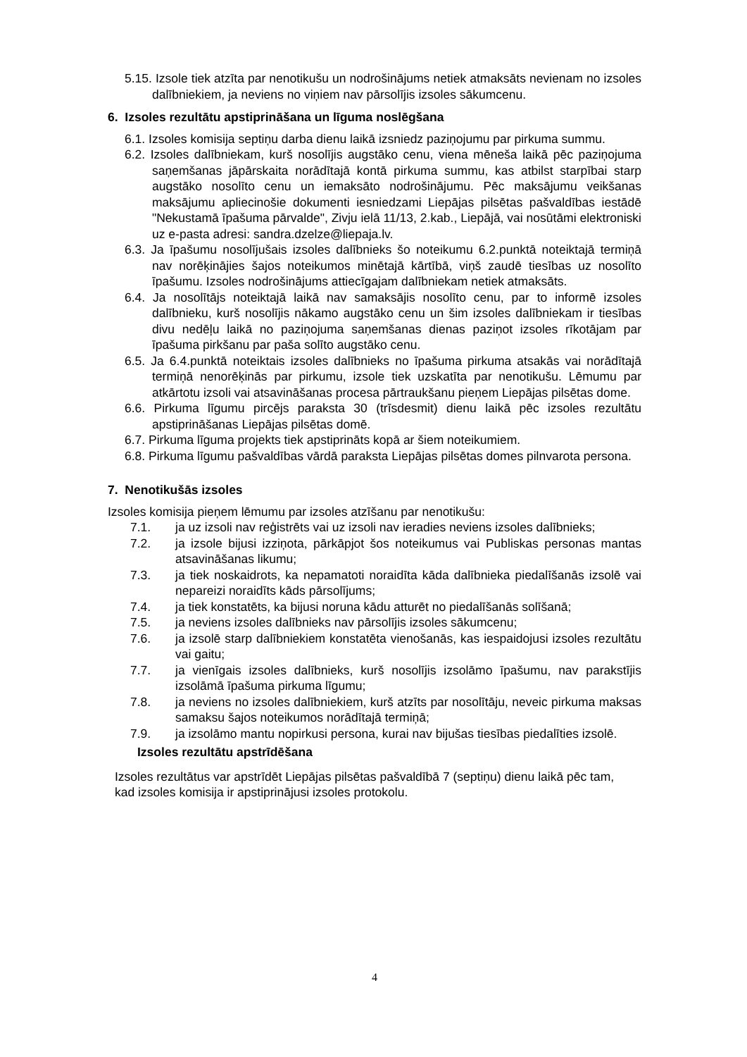5.15. Izsole tiek atzīta par nenotikušu un nodrošinājums netiek atmaksāts nevienam no izsoles dalībniekiem, ja neviens no viņiem nav pārsolījis izsoles sākumcenu.
6. Izsoles rezultātu apstiprināšana un līguma noslēgšana
6.1. Izsoles komisija septiņu darba dienu laikā izsniedz paziņojumu par pirkuma summu.
6.2. Izsoles dalībniekam, kurš nosolījis augstāko cenu, viena mēneša laikā pēc paziņojuma saņemšanas jāpārskaita norādītajā kontā pirkuma summu, kas atbilst starpībai starp augstāko nosolīto cenu un iemaksāto nodrošinājumu. Pēc maksājumu veikšanas maksājumu apliecinošie dokumenti iesniedzami Liepājas pilsētas pašvaldības iestādē "Nekustamā īpašuma pārvalde", Zivju ielā 11/13, 2.kab., Liepājā, vai nosūtāmi elektroniski uz e-pasta adresi: sandra.dzelze@liepaja.lv.
6.3. Ja īpašumu nosolījušais izsoles dalībnieks šo noteikumu 6.2.punktā noteiktajā termiņā nav norēķinājies šajos noteikumos minētajā kārtībā, viņš zaudē tiesības uz nosolīto īpašumu. Izsoles nodrošinājums attiecīgajam dalībniekam netiek atmaksāts.
6.4. Ja nosolītājs noteiktajā laikā nav samaksājis nosolīto cenu, par to informē izsoles dalībnieku, kurš nosolījis nākamo augstāko cenu un šim izsoles dalībniekam ir tiesības divu nedēļu laikā no paziņojuma saņemšanas dienas paziņot izsoles rīkotājam par īpašuma pirkšanu par paša solīto augstāko cenu.
6.5. Ja 6.4.punktā noteiktais izsoles dalībnieks no īpašuma pirkuma atsakās vai norādītajā termiņā nenorēķinās par pirkumu, izsole tiek uzskatīta par nenotikušu. Lēmumu par atkārtotu izsoli vai atsavināšanas procesa pārtraukšanu pieņem Liepājas pilsētas dome.
6.6. Pirkuma līgumu pircējs paraksta 30 (trīsdesmit) dienu laikā pēc izsoles rezultātu apstiprināšanas Liepājas pilsētas domē.
6.7. Pirkuma līguma projekts tiek apstiprināts kopā ar šiem noteikumiem.
6.8. Pirkuma līgumu pašvaldības vārdā paraksta Liepājas pilsētas domes pilnvarota persona.
7. Nenotikušās izsoles
Izsoles komisija pieņem lēmumu par izsoles atzīšanu par nenotikušu:
7.1. ja uz izsoli nav reģistrēts vai uz izsoli nav ieradies neviens izsoles dalībnieks;
7.2. ja izsole bijusi izziņota, pārkāpjot šos noteikumus vai Publiskas personas mantas atsavināšanas likumu;
7.3. ja tiek noskaidrots, ka nepamatoti noraidīta kāda dalībnieka piedalīšanās izsolē vai nepareizi noraidīts kāds pārsolījums;
7.4. ja tiek konstatēts, ka bijusi noruna kādu atturēt no piedalīšanās solīšanā;
7.5. ja neviens izsoles dalībnieks nav pārsolījis izsoles sākumcenu;
7.6. ja izsolē starp dalībniekiem konstatēta vienošanās, kas iespaidojusi izsoles rezultātu vai gaitu;
7.7. ja vienīgais izsoles dalībnieks, kurš nosolījis izsolāmo īpašumu, nav parakstījis izsolāmā īpašuma pirkuma līgumu;
7.8. ja neviens no izsoles dalībniekiem, kurš atzīts par nosolītāju, neveic pirkuma maksas samaksu šajos noteikumos norādītajā termiņā;
7.9. ja izsolāmo mantu nopirkusi persona, kurai nav bijušas tiesības piedalīties izsolē.
Izsoles rezultātu apstrīdēšana
Izsoles rezultātus var apstrīdēt Liepājas pilsētas pašvaldībā 7 (septiņu) dienu laikā pēc tam, kad izsoles komisija ir apstiprinājusi izsoles protokolu.
4